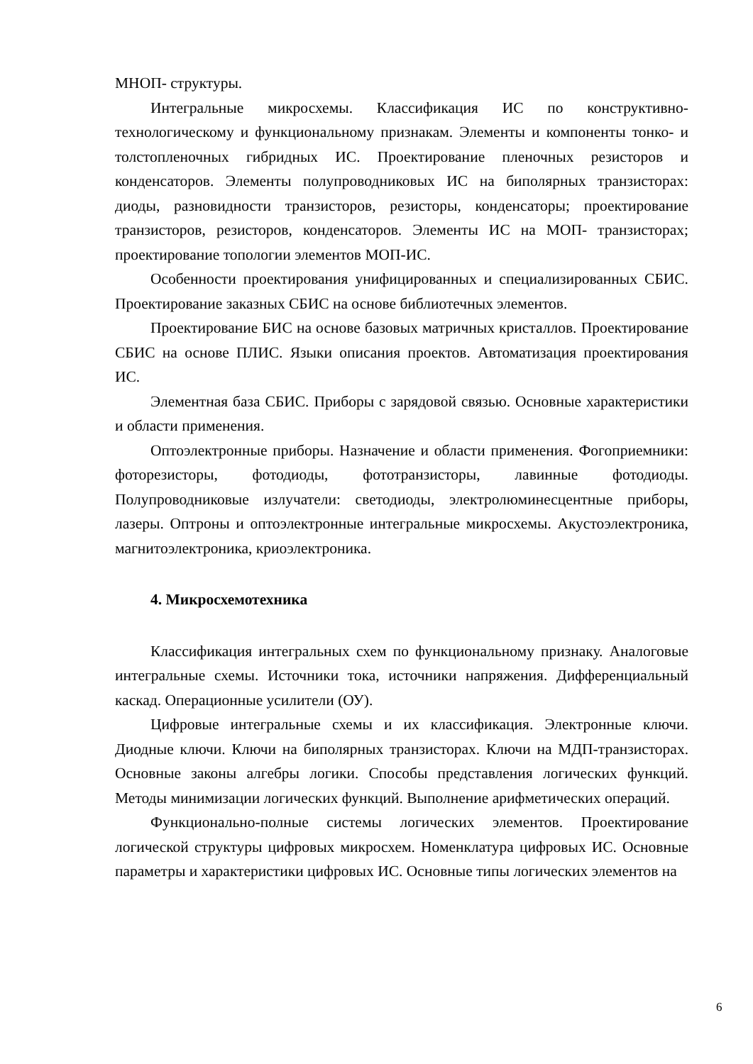МНОП- структуры.
Интегральные микросхемы. Классификация ИС по конструктивно-технологическому и функциональному признакам. Элементы и компоненты тонко- и толстопленочных гибридных ИС. Проектирование пленочных резисторов и конденсаторов. Элементы полупроводниковых ИС на биполярных транзисторах: диоды, разновидности транзисторов, резисторы, конденсаторы; проектирование транзисторов, резисторов, конденсаторов. Элементы ИС на МОП- транзисторах; проектирование топологии элементов МОП-ИС.
Особенности проектирования унифицированных и специализированных СБИС. Проектирование заказных СБИС на основе библиотечных элементов.
Проектирование БИС на основе базовых матричных кристаллов. Проектирование СБИС на основе ПЛИС. Языки описания проектов. Автоматизация проектирования ИС.
Элементная база СБИС. Приборы с зарядовой связью. Основные характеристики и области применения.
Оптоэлектронные приборы. Назначение и области применения. Фогоприемники: фоторезисторы, фотодиоды, фототранзисторы, лавинные фотодиоды. Полупроводниковые излучатели: светодиоды, электролюминесцентные приборы, лазеры. Оптроны и оптоэлектронные интегральные микросхемы. Акустоэлектроника, магнитоэлектроника, криоэлектроника.
4. Микросхемотехника
Классификация интегральных схем по функциональному признаку. Аналоговые интегральные схемы. Источники тока, источники напряжения. Дифференциальный каскад. Операционные усилители (ОУ).
Цифровые интегральные схемы и их классификация. Электронные ключи. Диодные ключи. Ключи на биполярных транзисторах. Ключи на МДП-транзисторах. Основные законы алгебры логики. Способы представления логических функций. Методы минимизации логических функций. Выполнение арифметических операций.
Функционально-полные системы логических элементов. Проектирование логической структуры цифровых микросхем. Номенклатура цифровых ИС. Основные параметры и характеристики цифровых ИС. Основные типы логических элементов на
6